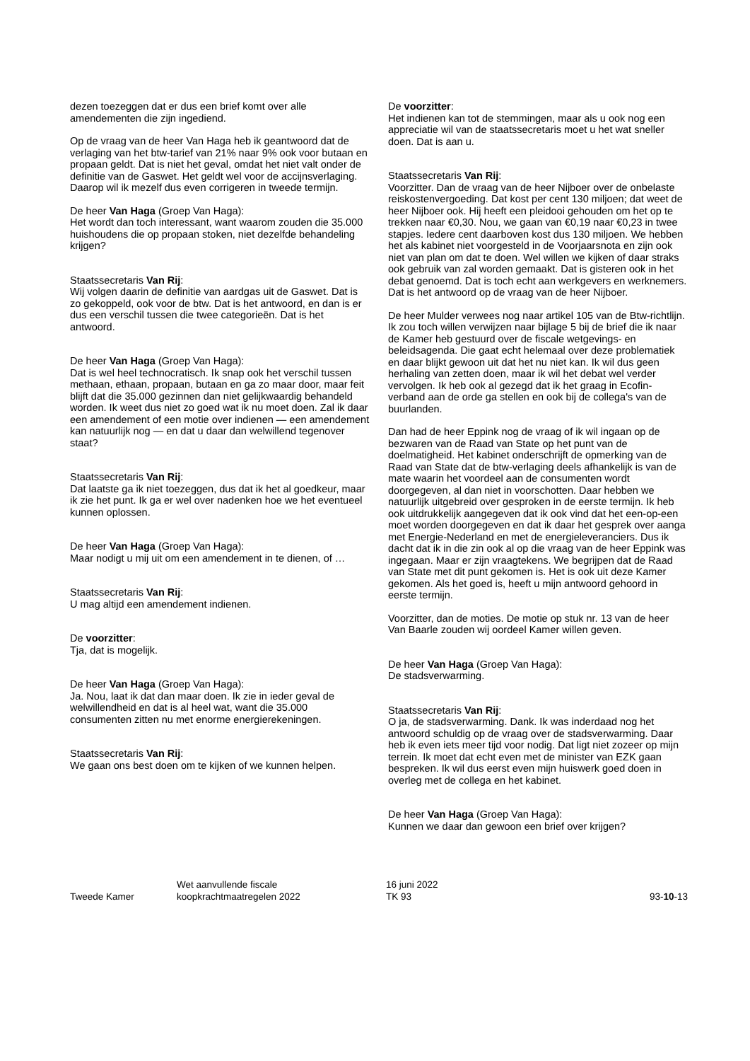dezen toezeggen dat er dus een brief komt over alle amendementen die zijn ingediend.
Op de vraag van de heer Van Haga heb ik geantwoord dat de verlaging van het btw-tarief van 21% naar 9% ook voor butaan en propaan geldt. Dat is niet het geval, omdat het niet valt onder de definitie van de Gaswet. Het geldt wel voor de accijnsverlaging. Daarop wil ik mezelf dus even corrigeren in tweede termijn.
De heer Van Haga (Groep Van Haga):
Het wordt dan toch interessant, want waarom zouden die 35.000 huishoudens die op propaan stoken, niet dezelfde behandeling krijgen?
Staatssecretaris Van Rij:
Wij volgen daarin de definitie van aardgas uit de Gaswet. Dat is zo gekoppeld, ook voor de btw. Dat is het antwoord, en dan is er dus een verschil tussen die twee categorieën. Dat is het antwoord.
De heer Van Haga (Groep Van Haga):
Dat is wel heel technocratisch. Ik snap ook het verschil tussen methaan, ethaan, propaan, butaan en ga zo maar door, maar feit blijft dat die 35.000 gezinnen dan niet gelijkwaardig behandeld worden. Ik weet dus niet zo goed wat ik nu moet doen. Zal ik daar een amendement of een motie over indienen — een amendement kan natuurlijk nog — en dat u daar dan welwillend tegenover staat?
Staatssecretaris Van Rij:
Dat laatste ga ik niet toezeggen, dus dat ik het al goedkeur, maar ik zie het punt. Ik ga er wel over nadenken hoe we het eventueel kunnen oplossen.
De heer Van Haga (Groep Van Haga):
Maar nodigt u mij uit om een amendement in te dienen, of …
Staatssecretaris Van Rij:
U mag altijd een amendement indienen.
De voorzitter:
Tja, dat is mogelijk.
De heer Van Haga (Groep Van Haga):
Ja. Nou, laat ik dat dan maar doen. Ik zie in ieder geval de welwillendheid en dat is al heel wat, want die 35.000 consumenten zitten nu met enorme energierekeningen.
Staatssecretaris Van Rij:
We gaan ons best doen om te kijken of we kunnen helpen.
De voorzitter:
Het indienen kan tot de stemmingen, maar als u ook nog een appreciatie wil van de staatssecretaris moet u het wat sneller doen. Dat is aan u.
Staatssecretaris Van Rij:
Voorzitter. Dan de vraag van de heer Nijboer over de onbelaste reiskostenvergoeding. Dat kost per cent 130 miljoen; dat weet de heer Nijboer ook. Hij heeft een pleidooi gehouden om het op te trekken naar €0,30. Nou, we gaan van €0,19 naar €0,23 in twee stapjes. Iedere cent daarboven kost dus 130 miljoen. We hebben het als kabinet niet voorgesteld in de Voorjaarsnota en zijn ook niet van plan om dat te doen. Wel willen we kijken of daar straks ook gebruik van zal worden gemaakt. Dat is gisteren ook in het debat genoemd. Dat is toch echt aan werkgevers en werknemers. Dat is het antwoord op de vraag van de heer Nijboer.
De heer Mulder verwees nog naar artikel 105 van de Btw-richtlijn. Ik zou toch willen verwijzen naar bijlage 5 bij de brief die ik naar de Kamer heb gestuurd over de fiscale wetgevings- en beleidsagenda. Die gaat echt helemaal over deze problematiek en daar blijkt gewoon uit dat het nu niet kan. Ik wil dus geen herhaling van zetten doen, maar ik wil het debat wel verder vervolgen. Ik heb ook al gezegd dat ik het graag in Ecofin-verband aan de orde ga stellen en ook bij de collega's van de buurlanden.
Dan had de heer Eppink nog de vraag of ik wil ingaan op de bezwaren van de Raad van State op het punt van de doelmatigheid. Het kabinet onderschrijft de opmerking van de Raad van State dat de btw-verlaging deels afhankelijk is van de mate waarin het voordeel aan de consumenten wordt doorgegeven, al dan niet in voorschotten. Daar hebben we natuurlijk uitgebreid over gesproken in de eerste termijn. Ik heb ook uitdrukkelijk aangegeven dat ik ook vind dat het een-op-een moet worden doorgegeven en dat ik daar het gesprek over aanga met Energie-Nederland en met de energieleveranciers. Dus ik dacht dat ik in die zin ook al op die vraag van de heer Eppink was ingegaan. Maar er zijn vraagtekens. We begrijpen dat de Raad van State met dit punt gekomen is. Het is ook uit deze Kamer gekomen. Als het goed is, heeft u mijn antwoord gehoord in eerste termijn.
Voorzitter, dan de moties. De motie op stuk nr. 13 van de heer Van Baarle zouden wij oordeel Kamer willen geven.
De heer Van Haga (Groep Van Haga):
De stadsverwarming.
Staatssecretaris Van Rij:
O ja, de stadsverwarming. Dank. Ik was inderdaad nog het antwoord schuldig op de vraag over de stadsverwarming. Daar heb ik even iets meer tijd voor nodig. Dat ligt niet zozeer op mijn terrein. Ik moet dat echt even met de minister van EZK gaan bespreken. Ik wil dus eerst even mijn huiswerk goed doen in overleg met de collega en het kabinet.
De heer Van Haga (Groep Van Haga):
Kunnen we daar dan gewoon een brief over krijgen?
Tweede Kamer
Wet aanvullende fiscale
koopkrachtmaatregelen 2022
16 juni 2022
TK 93
93-10-13